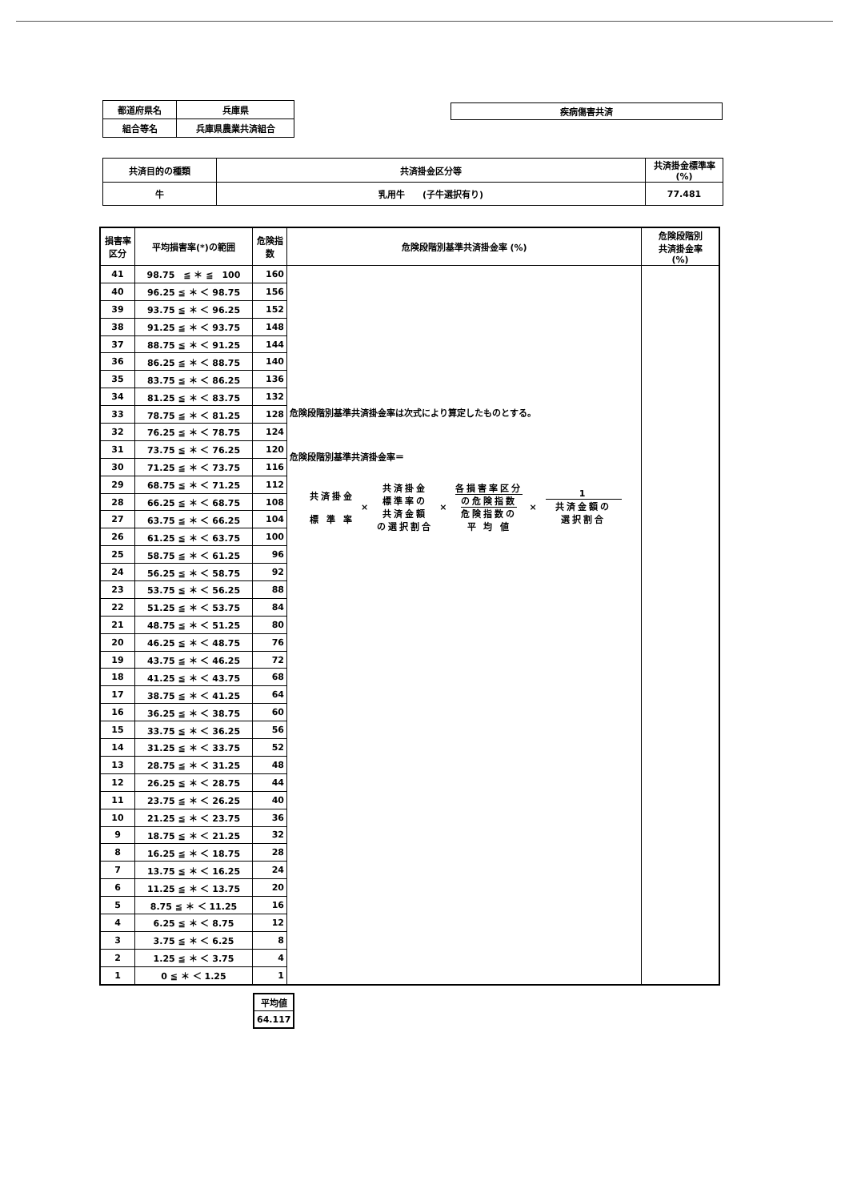| 都道府県名 | 兵庫県 |
| 組合等名 | 兵庫県農業共済組合 |
| 疾病傷害共済 |
| 共済目的の種類 | 共済掛金区分等 | 共済掛金標準率 (%) |
| 牛 | 乳用牛 (子牛選択有り) | 77.481 |
| 損害率 区分 | 平均損害率(*)の範囲 | 危険指 数 | 危険段階別基準共済掛金率 (%) | 危険段階別 共済掛金率 (%) |
| --- | --- | --- | --- | --- |
| 41 | 98.75 ≦ ＊ ≦ 100 | 160 | 危険段階別基準共済掛金率は次式により算定したものとする。 危険段階別基準共済掛金率＝ 共済掛金 標 準 率 × 共済掛金 標準率の 共済金額 の選択割合 × 各損害率区分 の危険指数 危険指数の 平 均 値 × 1 共済金額の 選択割合 | |
| 40 | 96.25 ≦ ＊ ＜ 98.75 | 156 | | |
| 39 | 93.75 ≦ ＊ ＜ 96.25 | 152 | | |
| 38 | 91.25 ≦ ＊ ＜ 93.75 | 148 | | |
| 37 | 88.75 ≦ ＊ ＜ 91.25 | 144 | | |
| 36 | 86.25 ≦ ＊ ＜ 88.75 | 140 | | |
| 35 | 83.75 ≦ ＊ ＜ 86.25 | 136 | | |
| 34 | 81.25 ≦ ＊ ＜ 83.75 | 132 | | |
| 33 | 78.75 ≦ ＊ ＜ 81.25 | 128 | | |
| 32 | 76.25 ≦ ＊ ＜ 78.75 | 124 | | |
| 31 | 73.75 ≦ ＊ ＜ 76.25 | 120 | | |
| 30 | 71.25 ≦ ＊ ＜ 73.75 | 116 | | |
| 29 | 68.75 ≦ ＊ ＜ 71.25 | 112 | | |
| 28 | 66.25 ≦ ＊ ＜ 68.75 | 108 | | |
| 27 | 63.75 ≦ ＊ ＜ 66.25 | 104 | | |
| 26 | 61.25 ≦ ＊ ＜ 63.75 | 100 | | |
| 25 | 58.75 ≦ ＊ ＜ 61.25 | 96 | | |
| 24 | 56.25 ≦ ＊ ＜ 58.75 | 92 | | |
| 23 | 53.75 ≦ ＊ ＜ 56.25 | 88 | | |
| 22 | 51.25 ≦ ＊ ＜ 53.75 | 84 | | |
| 21 | 48.75 ≦ ＊ ＜ 51.25 | 80 | | |
| 20 | 46.25 ≦ ＊ ＜ 48.75 | 76 | | |
| 19 | 43.75 ≦ ＊ ＜ 46.25 | 72 | | |
| 18 | 41.25 ≦ ＊ ＜ 43.75 | 68 | | |
| 17 | 38.75 ≦ ＊ ＜ 41.25 | 64 | | |
| 16 | 36.25 ≦ ＊ ＜ 38.75 | 60 | | |
| 15 | 33.75 ≦ ＊ ＜ 36.25 | 56 | | |
| 14 | 31.25 ≦ ＊ ＜ 33.75 | 52 | | |
| 13 | 28.75 ≦ ＊ ＜ 31.25 | 48 | | |
| 12 | 26.25 ≦ ＊ ＜ 28.75 | 44 | | |
| 11 | 23.75 ≦ ＊ ＜ 26.25 | 40 | | |
| 10 | 21.25 ≦ ＊ ＜ 23.75 | 36 | | |
| 9 | 18.75 ≦ ＊ ＜ 21.25 | 32 | | |
| 8 | 16.25 ≦ ＊ ＜ 18.75 | 28 | | |
| 7 | 13.75 ≦ ＊ ＜ 16.25 | 24 | | |
| 6 | 11.25 ≦ ＊ ＜ 13.75 | 20 | | |
| 5 | 8.75 ≦ ＊ ＜ 11.25 | 16 | | |
| 4 | 6.25 ≦ ＊ ＜ 8.75 | 12 | | |
| 3 | 3.75 ≦ ＊ ＜ 6.25 | 8 | | |
| 2 | 1.25 ≦ ＊ ＜ 3.75 | 4 | | |
| 1 | 0 ≦ ＊ ＜ 1.25 | 1 | | |
| 平均値 |
| 64.117 |